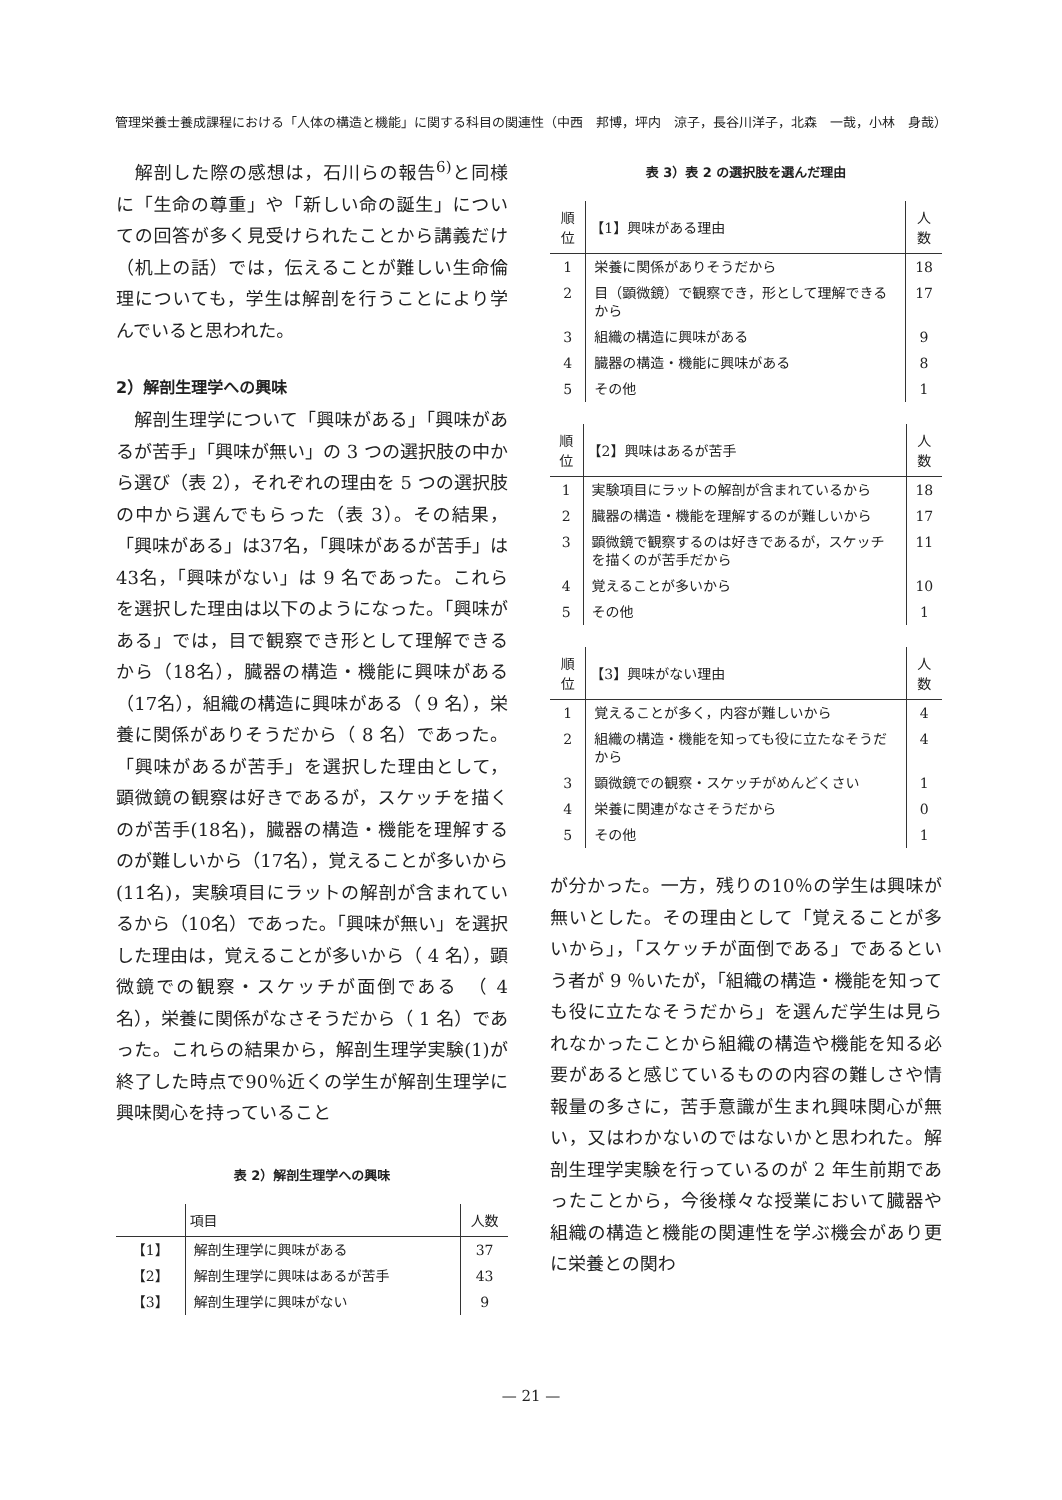管理栄養士養成課程における「人体の構造と機能」に関する科目の関連性（中西　邦博，坪内　涼子，長谷川洋子，北森　一哉，小林　身哉）
　解剖した際の感想は，石川らの報告<sup>6)</sup>と同様に「生命の尊重」や「新しい命の誕生」についての回答が多く見受けられたことから講義だけ（机上の話）では，伝えることが難しい生命倫理についても，学生は解剖を行うことにより学んでいると思われた。
2）解剖生理学への興味
　解剖生理学について「興味がある」「興味があるが苦手」「興味が無い」の 3 つの選択肢の中から選び（表 2），それぞれの理由を 5 つの選択肢の中から選んでもらった（表 3）。その結果，「興味がある」は37名，「興味があるが苦手」は43名，「興味がない」は 9 名であった。これらを選択した理由は以下のようになった。「興味がある」では，目で観察でき形として理解できるから（18名），臓器の構造・機能に興味がある（17名），組織の構造に興味がある（ 9 名），栄養に関係がありそうだから（ 8 名）であった。「興味があるが苦手」を選択した理由として，顕微鏡の観察は好きであるが，スケッチを描くのが苦手(18名)，臓器の構造・機能を理解するのが難しいから（17名），覚えることが多いから(11名)，実験項目にラットの解剖が含まれているから（10名）であった。「興味が無い」を選択した理由は，覚えることが多いから（ 4 名），顕微鏡での観察・スケッチが面倒である　（ 4 名），栄養に関係がなさそうだから（ 1 名）であった。これらの結果から，解剖生理学実験(1)が終了した時点で90％近くの学生が解剖生理学に興味関心を持っていること
表 2）解剖生理学への興味
| | 項目 | 人数 |
| --- | --- | --- |
| 【1】 | 解剖生理学に興味がある | 37 |
| 【2】 | 解剖生理学に興味はあるが苦手 | 43 |
| 【3】 | 解剖生理学に興味がない | 9 |
表 3）表 2 の選択肢を選んだ理由
| 順位 | 【1】興味がある理由 | 人数 |
| --- | --- | --- |
| 1 | 栄養に関係がありそうだから | 18 |
| 2 | 目（顕微鏡）で観察でき，形として理解できるから | 17 |
| 3 | 組織の構造に興味がある | 9 |
| 4 | 臓器の構造・機能に興味がある | 8 |
| 5 | その他 | 1 |
| 順位 | 【2】興味はあるが苦手 | 人数 |
| --- | --- | --- |
| 1 | 実験項目にラットの解剖が含まれているから | 18 |
| 2 | 臓器の構造・機能を理解するのが難しいから | 17 |
| 3 | 顕微鏡で観察するのは好きであるが，スケッチを描くのが苦手だから | 11 |
| 4 | 覚えることが多いから | 10 |
| 5 | その他 | 1 |
| 順位 | 【3】興味がない理由 | 人数 |
| --- | --- | --- |
| 1 | 覚えることが多く，内容が難しいから | 4 |
| 2 | 組織の構造・機能を知っても役に立たなそうだから | 4 |
| 3 | 顕微鏡での観察・スケッチがめんどくさい | 1 |
| 4 | 栄養に関連がなさそうだから | 0 |
| 5 | その他 | 1 |
が分かった。一方，残りの10％の学生は興味が無いとした。その理由として「覚えることが多いから」，「スケッチが面倒である」であるという者が 9 ％いたが，「組織の構造・機能を知っても役に立たなそうだから」を選んだ学生は見られなかったことから組織の構造や機能を知る必要があると感じているものの内容の難しさや情報量の多さに，苦手意識が生まれ興味関心が無い，又はわかないのではないかと思われた。解剖生理学実験を行っているのが 2 年生前期であったことから，今後様々な授業において臓器や組織の構造と機能の関連性を学ぶ機会があり更に栄養との関わ
— 21 —